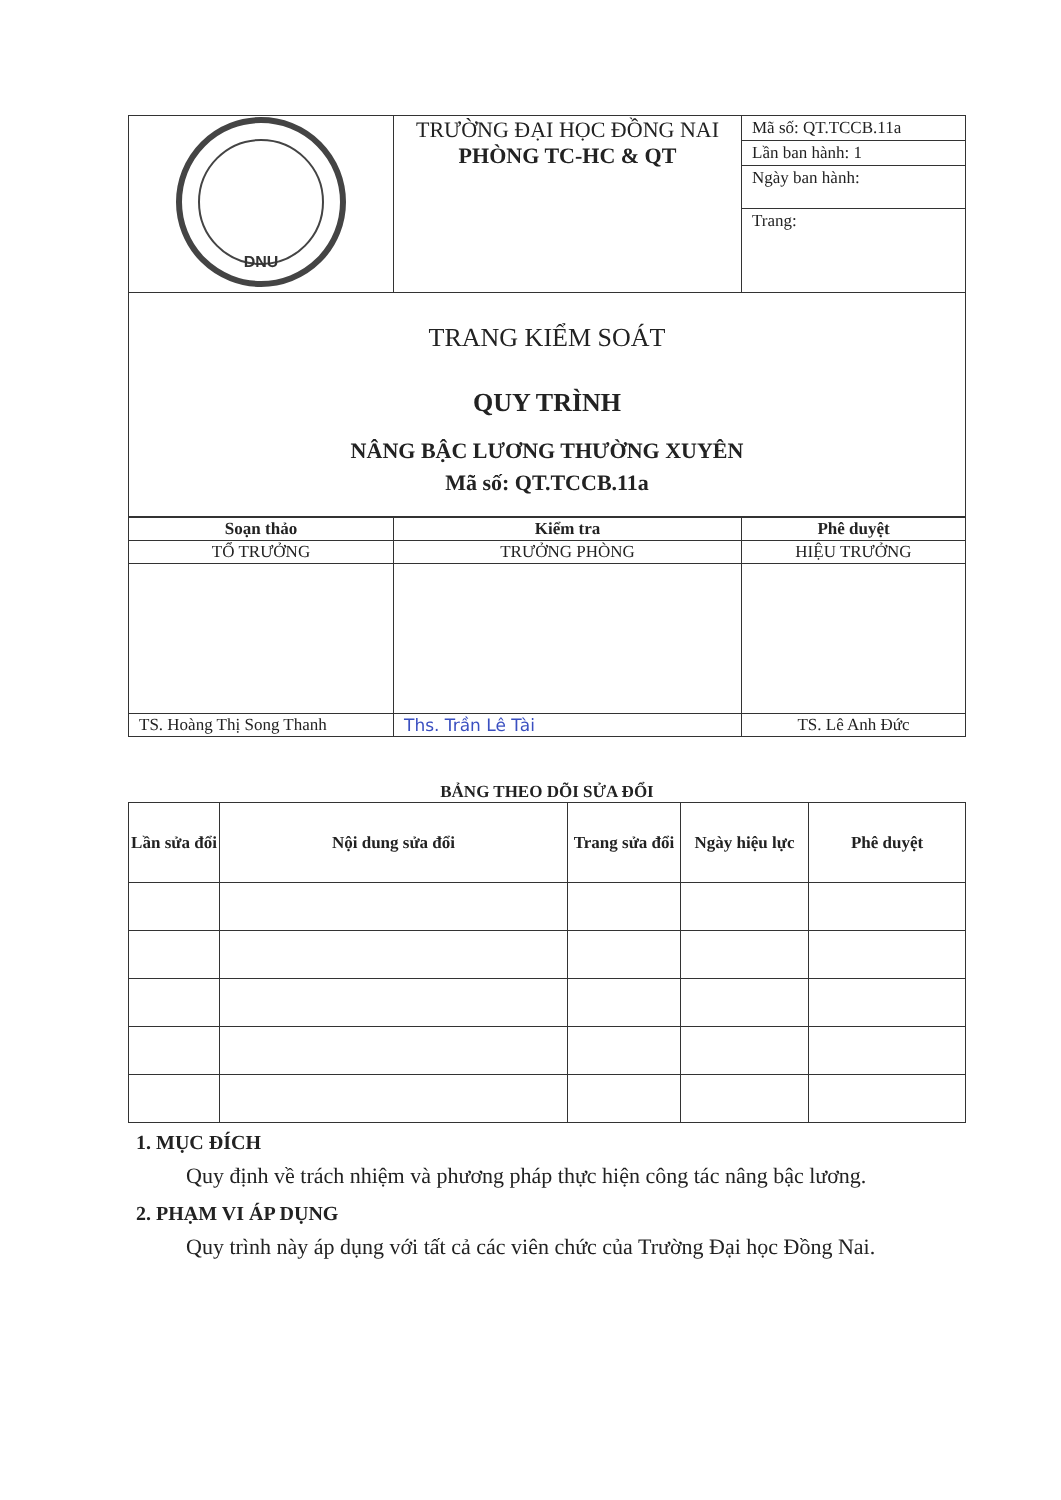| DNU | TRƯỜNG ĐẠI HỌC ĐỒNG NAI PHÒNG TC-HC & QT | Mã số: QT.TCCB.11a Lần ban hành: 1 Ngày ban hành: Trang: |
| TRANG KIỂM SOÁT QUY TRÌNH NÂNG BẬC LƯƠNG THƯỜNG XUYÊN Mã số: QT.TCCB.11a | | |
| Soạn thảo | Kiểm tra | Phê duyệt |
| --- | --- | --- |
| TỔ TRƯỞNG | TRƯỞNG PHÒNG | HIỆU TRƯỞNG |
| TS. Hoàng Thị Song Thanh | Ths. Trần Lê Tài | TS. Lê Anh Đức |
BẢNG THEO DÕI SỬA ĐỔI
| Lần sửa đổi | Nội dung sửa đổi | Trang sửa đổi | Ngày hiệu lực | Phê duyệt |
| --- | --- | --- | --- | --- |
1. MỤC ĐÍCH
Quy định về trách nhiệm và phương pháp thực hiện công tác nâng bậc lương.
2. PHẠM VI ÁP DỤNG
Quy trình này áp dụng với tất cả các viên chức của Trường Đại học Đồng Nai.